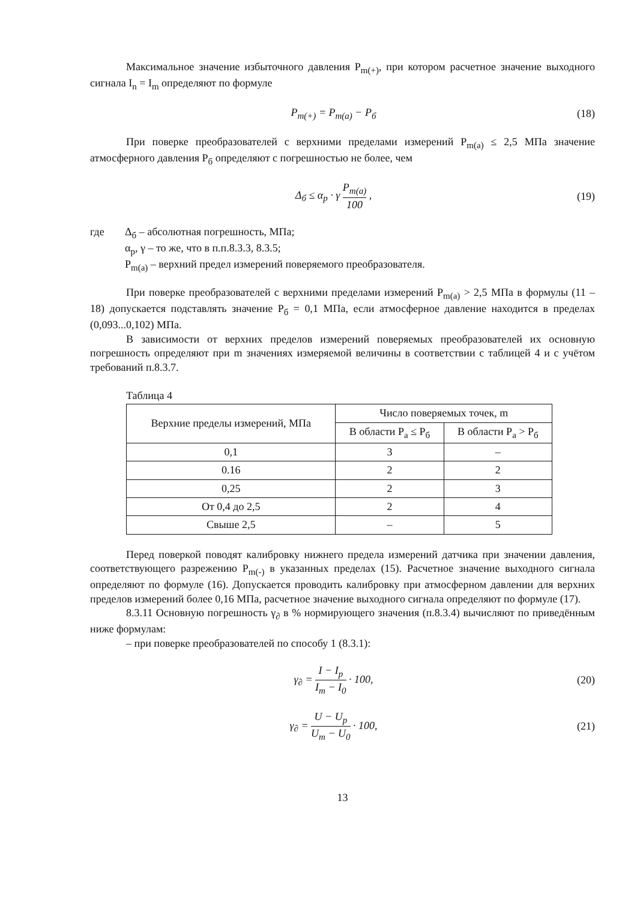Максимальное значение избыточного давления P<sub>m(+)</sub>, при котором расчетное значение выходного сигнала I<sub>n</sub> = I<sub>m</sub> определяют по формуле
P<sub>m(+)</sub> = P<sub>m(a)</sub> − P<sub>б</sub> (18)
При поверке преобразователей с верхними пределами измерений P<sub>m(a)</sub> ≤ 2,5 МПа значение атмосферного давления P<sub>б</sub> определяют с погрешностью не более, чем
Δ<sub>б</sub> ≤ α<sub>p</sub> · γ P<sub>m(a)</sub> 100 , (19)
где Δ<sub>б</sub> – абсолютная погрешность, МПа;
α<sub>p</sub>, γ – то же, что в п.п.8.3.3, 8.3.5;
P<sub>m(a)</sub> – верхний предел измерений поверяемого преобразователя.
При поверке преобразователей с верхними пределами измерений P<sub>m(a)</sub> > 2,5 МПа в формулы (11 – 18) допускается подставлять значение P<sub>б</sub> = 0,1 МПа, если атмосферное давление находится в пределах (0,093...0,102) МПа.
В зависимости от верхних пределов измерений поверяемых преобразователей их основную погрешность определяют при m значениях измеряемой величины в соответствии с таблицей 4 и с учётом требований п.8.3.7.
Таблица 4
| Верхние пределы измерений, МПа | Число поверяемых точек, m | |
| --- | --- | --- |
| | В области P<sub>a</sub> ≤ P<sub>б</sub> | В области P<sub>a</sub> > P<sub>б</sub> |
| 0,1 | 3 | – |
| 0.16 | 2 | 2 |
| 0,25 | 2 | 3 |
| От 0,4 до 2,5 | 2 | 4 |
| Свыше 2,5 | – | 5 |
Перед поверкой поводят калибровку нижнего предела измерений датчика при значении давления, соответствующего разрежению P<sub>m(-)</sub> в указанных пределах (15). Расчетное значение выходного сигнала определяют по формуле (16). Допускается проводить калибровку при атмосферном давлении для верхних пределов измерений более 0,16 МПа, расчетное значение выходного сигнала определяют по формуле (17).
8.3.11 Основную погрешность γ<sub>∂</sub> в % нормирующего значения (п.8.3.4) вычисляют по приведённым ниже формулам:
– при поверке преобразователей по способу 1 (8.3.1):
γ<sub>∂</sub> = I − I<sub>p</sub> I<sub>m</sub> − I<sub>0</sub> · 100, (20)
γ<sub>∂</sub> = U − U<sub>p</sub> U<sub>m</sub> − U<sub>0</sub> · 100, (21)
13